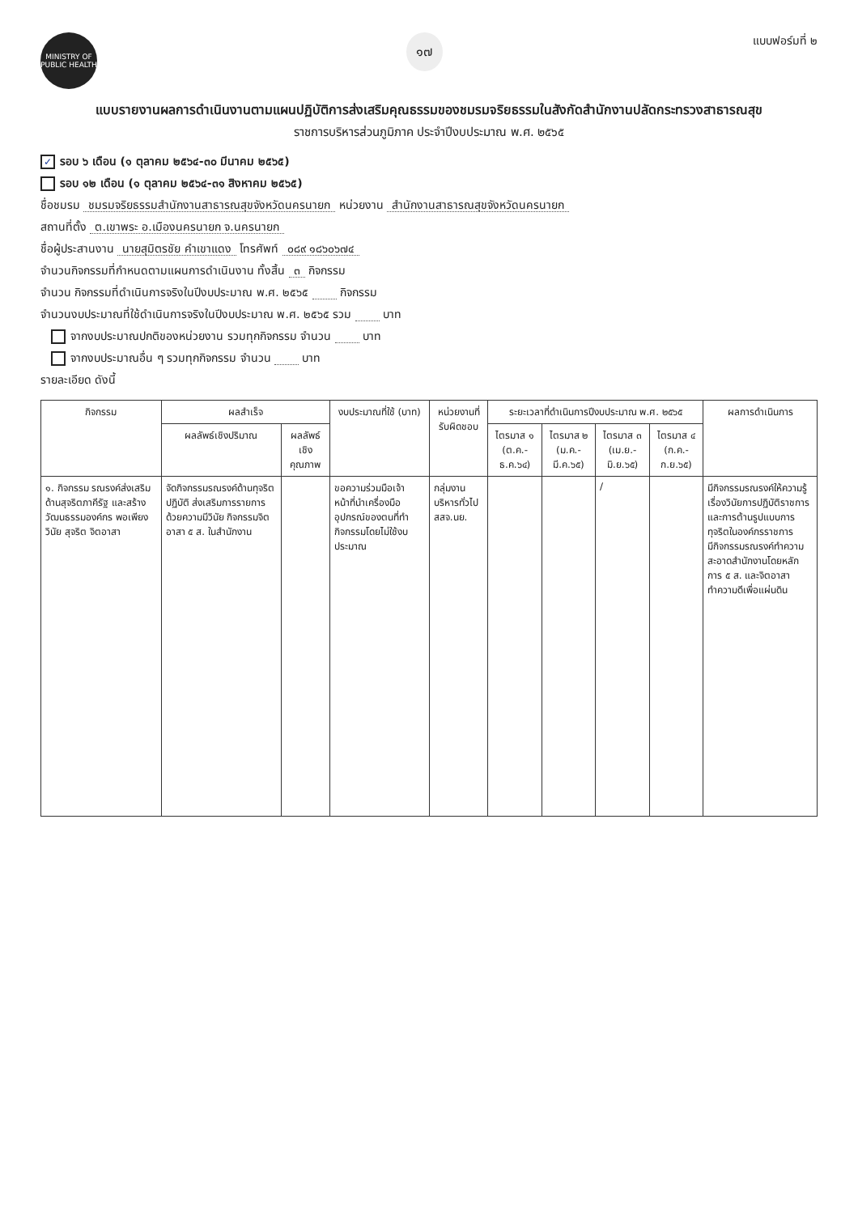MINISTRY OF PUBLIC HEALTH
๑๗
แบบฟอร์มที่ ๒
แบบรายงานผลการดำเนินงานตามแผนปฏิบัติการส่งเสริมคุณธรรมของชมรมจริยธรรมในสังกัดสำนักงานปลัดกระทรวงสาธารณสุข
ราชการบริหารส่วนภูมิภาค ประจำปีงบประมาณ พ.ศ. ๒๕๖๕
✓ รอบ ๖ เดือน (๑ ตุลาคม ๒๕๖๔-๓๐ มีนาคม ๒๕๖๕)
รอบ ๑๒ เดือน (๑ ตุลาคม ๒๕๖๔-๓๑ สิงหาคม ๒๕๖๕)
ชื่อชมรม ชมรมจริยธรรมสำนักงานสาธารณสุขจังหวัดนครนายก หน่วยงาน สำนักงานสาธารณสุขจังหวัดนครนายก
สถานที่ตั้ง ต.เขาพระ อ.เมืองนครนายก จ.นครนายก
ชื่อผู้ประสานงาน นายสุมิตรชัย คำเขาแดง โทรศัพท์ ๐๘๙ ๑๘๖๐๖๗๔
จำนวนกิจกรรมที่กำหนดตามแผนการดำเนินงาน ทั้งสิ้น ๓ กิจกรรม
จำนวน กิจกรรมที่ดำเนินการจริงในปีงบประมาณ พ.ศ. ๒๕๖๕ กิจกรรม
จำนวนงบประมาณที่ใช้ดำเนินการจริงในปีงบประมาณ พ.ศ. ๒๕๖๕ รวม บาท
จากงบประมาณปกติของหน่วยงาน รวมทุกกิจกรรม จำนวน บาท
จากงบประมาณอื่น ๆ รวมทุกกิจกรรม จำนวน บาท
รายละเอียด ดังนี้
| กิจกรรม | ผลสำเร็จ | | งบประมาณที่ใช้ (บาท) | หน่วยงานที่รับผิดชอบ | ระยะเวลาที่ดำเนินการปีงบประมาณ พ.ศ. ๒๕๖๕ | | | | ผลการดำเนินการ |
| --- | --- | --- | --- | --- | --- | --- | --- | --- | --- |
| | ผลลัพธ์เชิงปริมาณ | ผลลัพธ์เชิงคุณภาพ | | | ไตรมาส ๑ (ต.ค.-ธ.ค.๖๔) | ไตรมาส ๒ (ม.ค.-มี.ค.๖๕) | ไตรมาส ๓ (เม.ย.-มิ.ย.๖๕) | ไตรมาส ๔ (ก.ค.-ก.ย.๖๕) | |
| ๑. กิจกรรม รณรงค์ส่งเสริมด้านสุจริตภาคีรัฐ และสร้างวัฒนธรรมองค์กร พอเพียง วินัย สุจริต จิตอาสา | จัดกิจกรรมรณรงค์ด้านทุจริต ปฏิบัติ ส่งเสริมการรายการด้วยความมีวินัย กิจกรรมจิตอาสา ๕ ส. ในสำนักงาน | | ขอความร่วมมือเจ้าหน้าที่นำเครื่องมืออุปกรณ์ของตนที่ทำกิจกรรมโดยไม่ใช้งบประมาณ | กลุ่มงานบริหารทั่วไป สสจ.นย. | | | / | | มีกิจกรรมรณรงค์ให้ความรู้เรื่องวินัยการปฏิบัติราชการและการต้านรูปแบบการทุจริตในองค์กรราชการ มีกิจกรรมรณรงค์ทำความสะอาดสำนักงานโดยหลักการ ๕ ส. และจิตอาสาทำความดีเพื่อแผ่นดิน |